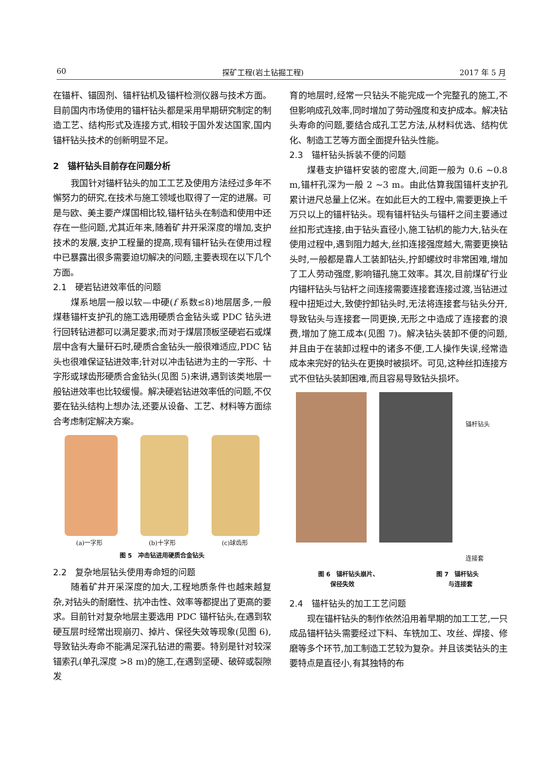60 探矿工程(岩土钻掘工程) 2017 年 5 月
在锚杆、锚固剂、锚杆钻机及锚杆检测仪器与技术方面。目前国内市场使用的锚杆钻头都是采用早期研究制定的制造工艺、结构形式及连接方式,相较于国外发达国家,国内锚杆钻头技术的创新明显不足。
2　锚杆钻头目前存在问题分析
我国针对锚杆钻头的加工工艺及使用方法经过多年不懈努力的研究,在技术与施工领域也取得了一定的进展。可是与欧、美主要产煤国相比较,锚杆钻头在制造和使用中还存在一些问题,尤其近年来,随着矿井开采深度的增加,支护技术的发展,支护工程量的提高,现有锚杆钻头在使用过程中已暴露出很多需要迫切解决的问题,主要表现在以下几个方面。
2.1　硬岩钻进效率低的问题
煤系地层一般以软—中硬(f 系数≤8)地层居多,一般煤巷锚杆支护孔的施工选用硬质合金钻头或 PDC 钻头进行回转钻进都可以满足要求;而对于煤层顶板坚硬岩石或煤层中含有大量矸石时,硬质合金钻头一般很难适应,PDC 钻头也很难保证钻进效率;针对以冲击钻进为主的一字形、十字形或球齿形硬质合金钻头(见图 5)来讲,遇到该类地层一般钻进效率也比较缓慢。解决硬岩钻进效率低的问题,不仅要在钻头结构上想办法,还要从设备、工艺、材料等方面综合考虑制定解决方案。
(a)一字形 (b)十字形 (c)球齿形
图 5　冲击钻进用硬质合金钻头
2.2　复杂地层钻头使用寿命短的问题
随着矿井开采深度的加大,工程地质条件也越来越复杂,对钻头的耐磨性、抗冲击性、效率等都提出了更高的要求。目前针对复杂地层主要选用 PDC 锚杆钻头,在遇到软硬互层时经常出现崩刃、掉片、保径失效等现象(见图 6),导致钻头寿命不能满足深孔钻进的需要。特别是针对较深锚索孔(单孔深度 >8 m)的施工,在遇到坚硬、破碎或裂隙发
育的地层时,经常一只钻头不能完成一个完整孔的施工,不但影响成孔效率,同时增加了劳动强度和支护成本。解决钻头寿命的问题,要结合成孔工艺方法,从材料优选、结构优化、制造工艺等方面全面提升钻头性能。
2.3　锚杆钻头拆装不便的问题
煤巷支护锚杆安装的密度大,间距一般为 0.6 ~0.8 m,锚杆孔深为一般 2 ~3 m。由此估算我国锚杆支护孔累计进尺总量上亿米。在如此巨大的工程中,需要更换上千万只以上的锚杆钻头。现有锚杆钻头与锚杆之间主要通过丝扣形式连接,由于钻头直径小,施工钻机的能力大,钻头在使用过程中,遇到阻力越大,丝扣连接强度越大,需要更换钻头时,一般都是靠人工装卸钻头,拧卸螺纹时非常困难,增加了工人劳动强度,影响锚孔施工效率。其次,目前煤矿行业内锚杆钻头与钻杆之间连接需要连接套连接过渡,当钻进过程中扭矩过大,致使拧卸钻头时,无法将连接套与钻头分开,导致钻头与连接套一同更换,无形之中造成了连接套的浪费,增加了施工成本(见图 7)。解决钻头装卸不便的问题,并且由于在装卸过程中的诸多不便,工人操作失误,经常造成本来完好的钻头在更换时被损坏。可见,这种丝扣连接方式不但钻头装卸困难,而且容易导致钻头损坏。
锚杆钻头
连接套
图 6　锚杆钻头崩片、
　　保径失效 图 7　锚杆钻头
　　与连接套
2.4　锚杆钻头的加工工艺问题
现在锚杆钻头的制作依然沿用着早期的加工工艺,一只成品锚杆钻头需要经过下料、车铣加工、攻丝、焊接、修磨等多个环节,加工制造工艺较为复杂。并且该类钻头的主要特点是直径小,有其独特的布